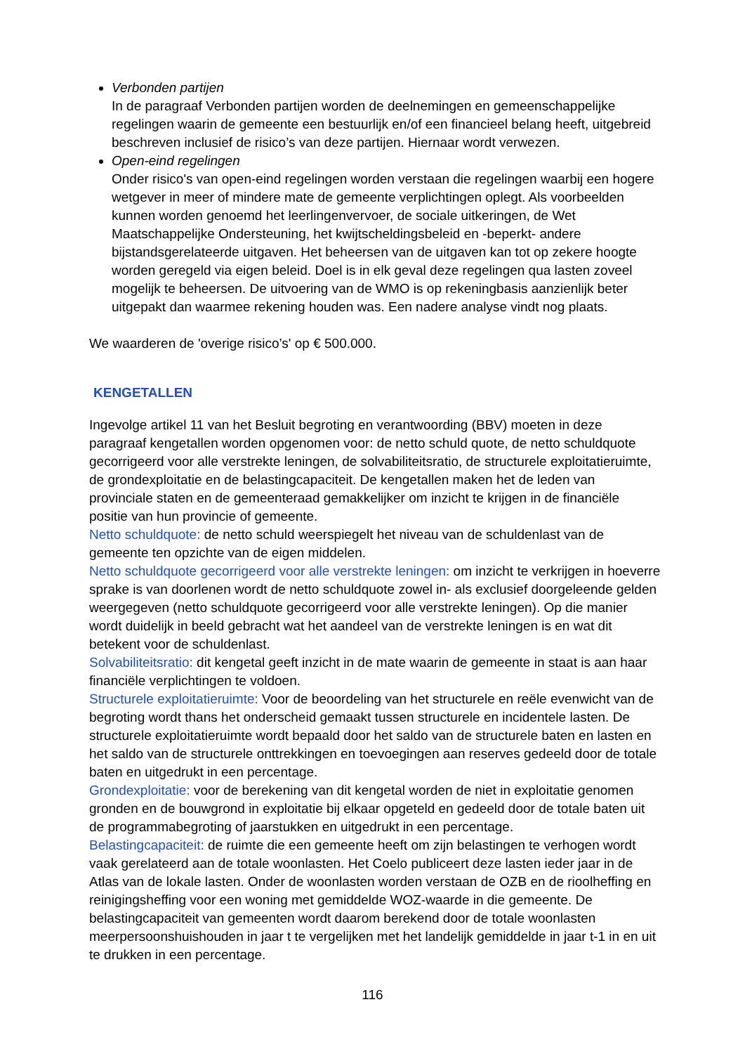Verbonden partijen
In de paragraaf Verbonden partijen worden de deelnemingen en gemeenschappelijke regelingen waarin de gemeente een bestuurlijk en/of een financieel belang heeft, uitgebreid beschreven inclusief de risico’s van deze partijen. Hiernaar wordt verwezen.
Open-eind regelingen
Onder risico's van open-eind regelingen worden verstaan die regelingen waarbij een hogere wetgever in meer of mindere mate de gemeente verplichtingen oplegt. Als voorbeelden kunnen worden genoemd het leerlingenvervoer, de sociale uitkeringen, de Wet Maatschappelijke Ondersteuning, het kwijtscheldingsbeleid en -beperkt- andere bijstandsgerelateerde uitgaven. Het beheersen van de uitgaven kan tot op zekere hoogte worden geregeld via eigen beleid. Doel is in elk geval deze regelingen qua lasten zoveel mogelijk te beheersen. De uitvoering van de WMO is op rekeningbasis aanzienlijk beter uitgepakt dan waarmee rekening houden was. Een nadere analyse vindt nog plaats.
We waarderen de 'overige risico’s' op € 500.000.
KENGETALLEN
Ingevolge artikel 11 van het Besluit begroting en verantwoording (BBV) moeten in deze paragraaf kengetallen worden opgenomen voor: de netto schuld quote, de netto schuldquote gecorrigeerd voor alle verstrekte leningen, de solvabiliteitsratio, de structurele exploitatieruimte, de grondexploitatie en de belastingcapaciteit. De kengetallen maken het de leden van provinciale staten en de gemeenteraad gemakkelijker om inzicht te krijgen in de financiële positie van hun provincie of gemeente.
Netto schuldquote: de netto schuld weerspiegelt het niveau van de schuldenlast van de gemeente ten opzichte van de eigen middelen.
Netto schuldquote gecorrigeerd voor alle verstrekte leningen: om inzicht te verkrijgen in hoeverre sprake is van doorlenen wordt de netto schuldquote zowel in- als exclusief doorgeleende gelden weergegeven (netto schuldquote gecorrigeerd voor alle verstrekte leningen). Op die manier wordt duidelijk in beeld gebracht wat het aandeel van de verstrekte leningen is en wat dit betekent voor de schuldenlast.
Solvabiliteitsratio: dit kengetal geeft inzicht in de mate waarin de gemeente in staat is aan haar financiële verplichtingen te voldoen.
Structurele exploitatieruimte: Voor de beoordeling van het structurele en reële evenwicht van de begroting wordt thans het onderscheid gemaakt tussen structurele en incidentele lasten. De structurele exploitatieruimte wordt bepaald door het saldo van de structurele baten en lasten en het saldo van de structurele onttrekkingen en toevoegingen aan reserves gedeeld door de totale baten en uitgedrukt in een percentage.
Grondexploitatie: voor de berekening van dit kengetal worden de niet in exploitatie genomen gronden en de bouwgrond in exploitatie bij elkaar opgeteld en gedeeld door de totale baten uit de programmabegroting of jaarstukken en uitgedrukt in een percentage.
Belastingcapaciteit: de ruimte die een gemeente heeft om zijn belastingen te verhogen wordt vaak gerelateerd aan de totale woonlasten. Het Coelo publiceert deze lasten ieder jaar in de Atlas van de lokale lasten. Onder de woonlasten worden verstaan de OZB en de rioolheffing en reinigingsheffing voor een woning met gemiddelde WOZ-waarde in die gemeente. De belastingcapaciteit van gemeenten wordt daarom berekend door de totale woonlasten meerpersoonshuishouden in jaar t te vergelijken met het landelijk gemiddelde in jaar t-1 in en uit te drukken in een percentage.
116